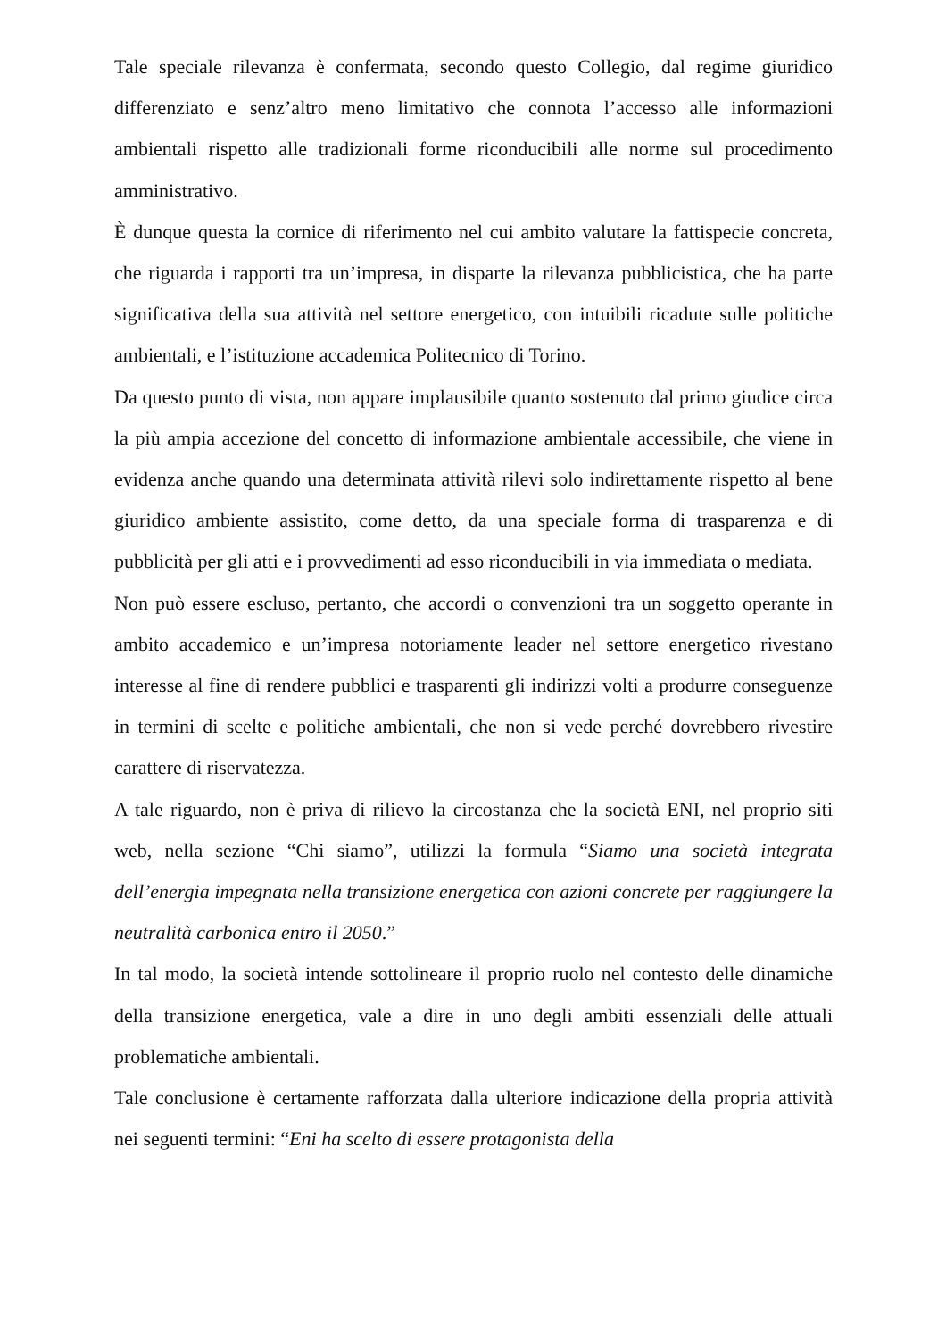Tale speciale rilevanza è confermata, secondo questo Collegio, dal regime giuridico differenziato e senz’altro meno limitativo che connota l’accesso alle informazioni ambientali rispetto alle tradizionali forme riconducibili alle norme sul procedimento amministrativo.
È dunque questa la cornice di riferimento nel cui ambito valutare la fattispecie concreta, che riguarda i rapporti tra un’impresa, in disparte la rilevanza pubblicistica, che ha parte significativa della sua attività nel settore energetico, con intuibili ricadute sulle politiche ambientali, e l’istituzione accademica Politecnico di Torino.
Da questo punto di vista, non appare implausibile quanto sostenuto dal primo giudice circa la più ampia accezione del concetto di informazione ambientale accessibile, che viene in evidenza anche quando una determinata attività rilevi solo indirettamente rispetto al bene giuridico ambiente assistito, come detto, da una speciale forma di trasparenza e di pubblicità per gli atti e i provvedimenti ad esso riconducibili in via immediata o mediata.
Non può essere escluso, pertanto, che accordi o convenzioni tra un soggetto operante in ambito accademico e un’impresa notoriamente leader nel settore energetico rivestano interesse al fine di rendere pubblici e trasparenti gli indirizzi volti a produrre conseguenze in termini di scelte e politiche ambientali, che non si vede perché dovrebbero rivestire carattere di riservatezza.
A tale riguardo, non è priva di rilievo la circostanza che la società ENI, nel proprio siti web, nella sezione “Chi siamo”, utilizzi la formula “Siamo una società integrata dell’energia impegnata nella transizione energetica con azioni concrete per raggiungere la neutralità carbonica entro il 2050.”
In tal modo, la società intende sottolineare il proprio ruolo nel contesto delle dinamiche della transizione energetica, vale a dire in uno degli ambiti essenziali delle attuali problematiche ambientali.
Tale conclusione è certamente rafforzata dalla ulteriore indicazione della propria attività nei seguenti termini: “Eni ha scelto di essere protagonista della